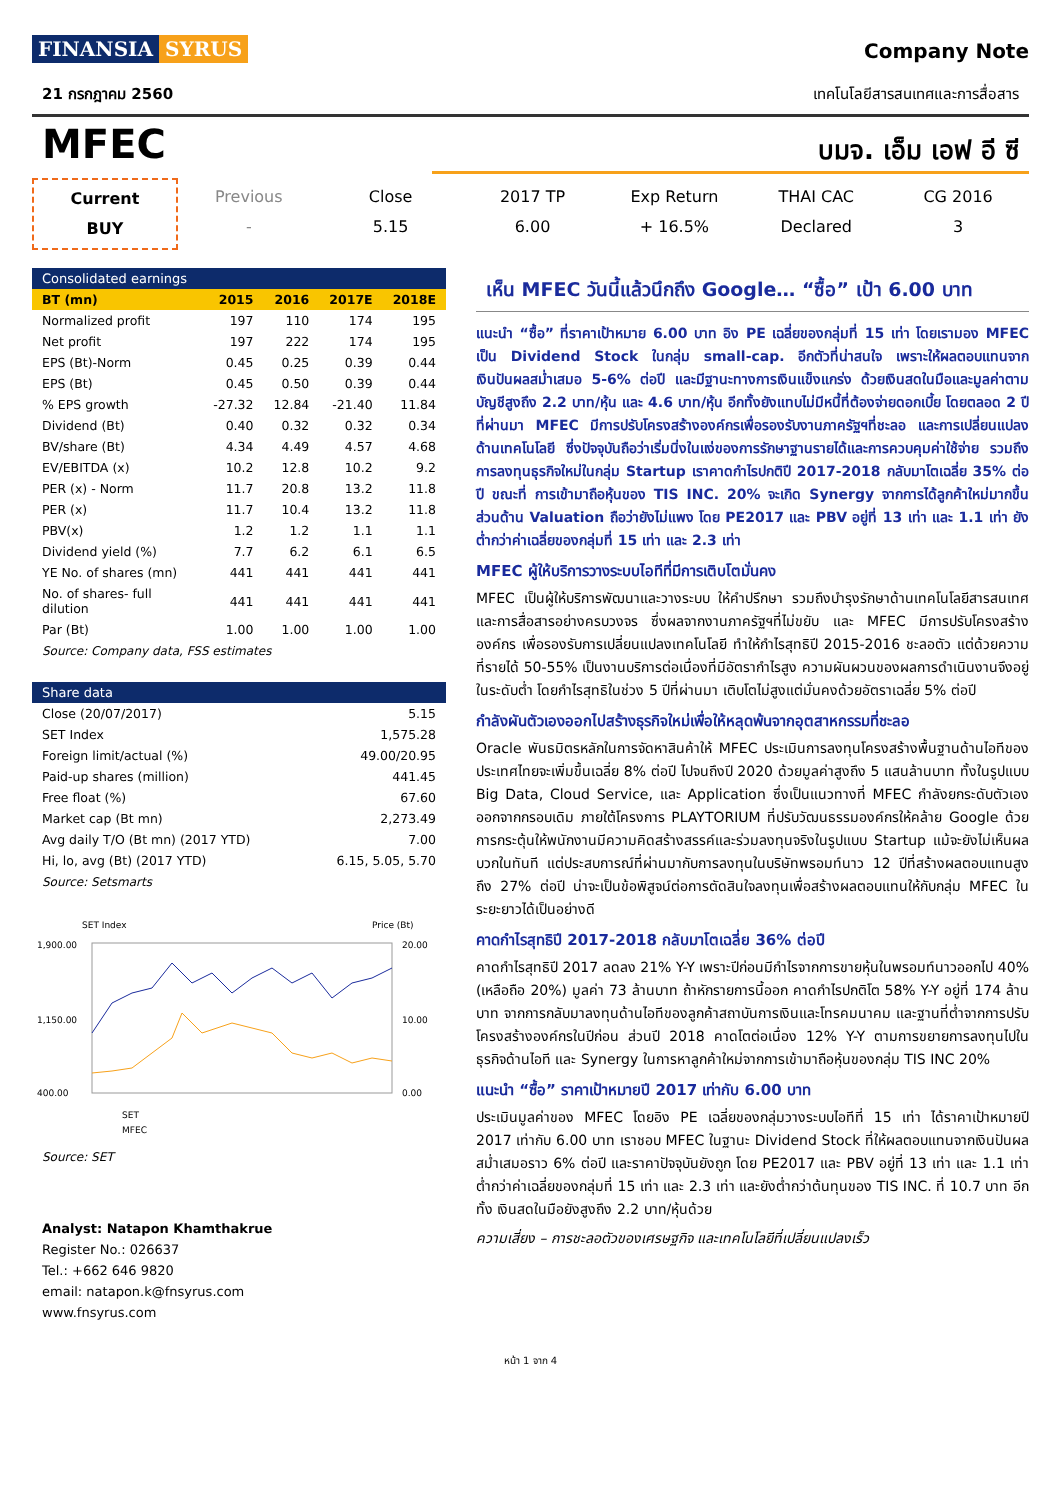FINANSIA SYRUS
Company Note
21 กรกฎาคม 2560 เทคโนโลยีสารสนเทศและการสื่อสาร
MFEC
บมจ. เอ็ม เอฟ อี ซี
Current
BUY
Previous
-
Close
5.15
2017 TP
6.00
Exp Return
+ 16.5%
THAI CAC
Declared
CG 2016
3
Consolidated earnings
| BT (mn) | 2015 | 2016 | 2017E | 2018E |
| --- | --- | --- | --- | --- |
| Normalized profit | 197 | 110 | 174 | 195 |
| Net profit | 197 | 222 | 174 | 195 |
| EPS (Bt)-Norm | 0.45 | 0.25 | 0.39 | 0.44 |
| EPS (Bt) | 0.45 | 0.50 | 0.39 | 0.44 |
| % EPS growth | -27.32 | 12.84 | -21.40 | 11.84 |
| Dividend (Bt) | 0.40 | 0.32 | 0.32 | 0.34 |
| BV/share (Bt) | 4.34 | 4.49 | 4.57 | 4.68 |
| EV/EBITDA (x) | 10.2 | 12.8 | 10.2 | 9.2 |
| PER (x) - Norm | 11.7 | 20.8 | 13.2 | 11.8 |
| PER (x) | 11.7 | 10.4 | 13.2 | 11.8 |
| PBV(x) | 1.2 | 1.2 | 1.1 | 1.1 |
| Dividend yield (%) | 7.7 | 6.2 | 6.1 | 6.5 |
| YE No. of shares (mn) | 441 | 441 | 441 | 441 |
| No. of shares- full dilution | 441 | 441 | 441 | 441 |
| Par (Bt) | 1.00 | 1.00 | 1.00 | 1.00 |
Source: Company data, FSS estimates
Share data
| Close (20/07/2017) | 5.15 |
| SET Index | 1,575.28 |
| Foreign limit/actual (%) | 49.00/20.95 |
| Paid-up shares (million) | 441.45 |
| Free float (%) | 67.60 |
| Market cap (Bt mn) | 2,273.49 |
| Avg daily T/O (Bt mn) (2017 YTD) | 7.00 |
| Hi, lo, avg (Bt) (2017 YTD) | 6.15, 5.05, 5.70 |
Source: Setsmarts
SET Index
Price (Bt)
1,900.00
1,150.00
400.00
20.00
10.00
0.00
SET
MFEC
Source: SET
Analyst: Natapon Khamthakrue
Register No.: 026637
Tel.: +662 646 9820
email: natapon.k@fnsyrus.com
www.fnsyrus.com
เห็น MFEC วันนี้แล้วนึกถึง Google… “ซื้อ” เป้า 6.00 บาท
แนะนำ “ซื้อ” ที่ราคาเป้าหมาย 6.00 บาท อิง PE เฉลี่ยของกลุ่มที่ 15 เท่า โดยเรามอง MFEC เป็น Dividend Stock ในกลุ่ม small-cap. อีกตัวที่น่าสนใจ เพราะให้ผลตอบแทนจากเงินปันผลสม่ำเสมอ 5-6% ต่อปี และมีฐานะทางการเงินแข็งแกร่ง ด้วยเงินสดในมือและมูลค่าตามบัญชีสูงถึง 2.2 บาท/หุ้น และ 4.6 บาท/หุ้น อีกทั้งยังแทบไม่มีหนี้ที่ต้องจ่ายดอกเบี้ย โดยตลอด 2 ปีที่ผ่านมา MFEC มีการปรับโครงสร้างองค์กรเพื่อรองรับงานภาครัฐฯที่ชะลอ และการเปลี่ยนแปลงด้านเทคโนโลยี ซึ่งปัจจุบันถือว่าเริ่มนิ่งในแง่ของการรักษาฐานรายได้และการควบคุมค่าใช้จ่าย รวมถึงการลงทุนธุรกิจใหม่ในกลุ่ม Startup เราคาดกำไรปกติปี 2017-2018 กลับมาโตเฉลี่ย 35% ต่อปี ขณะที่ การเข้ามาถือหุ้นของ TIS INC. 20% จะเกิด Synergy จากการได้ลูกค้าใหม่มากขึ้น ส่วนด้าน Valuation ถือว่ายังไม่แพง โดย PE2017 และ PBV อยู่ที่ 13 เท่า และ 1.1 เท่า ยังต่ำกว่าค่าเฉลี่ยของกลุ่มที่ 15 เท่า และ 2.3 เท่า
MFEC ผู้ให้บริการวางระบบไอทีที่มีการเติบโตมั่นคง
MFEC เป็นผู้ให้บริการพัฒนาและวางระบบ ให้คำปรึกษา รวมถึงบำรุงรักษาด้านเทคโนโลยีสารสนเทศและการสื่อสารอย่างครบวงจร ซึ่งผลจากงานภาครัฐฯที่ไม่ขยับ และ MFEC มีการปรับโครงสร้างองค์กร เพื่อรองรับการเปลี่ยนแปลงเทคโนโลยี ทำให้กำไรสุทธิปี 2015-2016 ชะลอตัว แต่ด้วยความที่รายได้ 50-55% เป็นงานบริการต่อเนื่องที่มีอัตรากำไรสูง ความผันผวนของผลการดำเนินงานจึงอยู่ในระดับต่ำ โดยกำไรสุทธิในช่วง 5 ปีที่ผ่านมา เติบโตไม่สูงแต่มั่นคงด้วยอัตราเฉลี่ย 5% ต่อปี
กำลังผันตัวเองออกไปสร้างธุรกิจใหม่เพื่อให้หลุดพ้นจากอุตสาหกรรมที่ชะลอ
Oracle พันธมิตรหลักในการจัดหาสินค้าให้ MFEC ประเมินการลงทุนโครงสร้างพื้นฐานด้านไอทีของประเทศไทยจะเพิ่มขึ้นเฉลี่ย 8% ต่อปี ไปจนถึงปี 2020 ด้วยมูลค่าสูงถึง 5 แสนล้านบาท ทั้งในรูปแบบ Big Data, Cloud Service, และ Application ซึ่งเป็นแนวทางที่ MFEC กำลังยกระดับตัวเองออกจากกรอบเดิม ภายใต้โครงการ PLAYTORIUM ที่ปรับวัฒนธรรมองค์กรให้คล้าย Google ด้วยการกระตุ้นให้พนักงานมีความคิดสร้างสรรค์และร่วมลงทุนจริงในรูปแบบ Startup แม้จะยังไม่เห็นผลบวกในทันที แต่ประสบการณ์ที่ผ่านมากับการลงทุนในบริษัทพรอมท์นาว 12 ปีที่สร้างผลตอบแทนสูงถึง 27% ต่อปี น่าจะเป็นข้อพิสูจน์ต่อการตัดสินใจลงทุนเพื่อสร้างผลตอบแทนให้กับกลุ่ม MFEC ในระยะยาวได้เป็นอย่างดี
คาดกำไรสุทธิปี 2017-2018 กลับมาโตเฉลี่ย 36% ต่อปี
คาดกำไรสุทธิปี 2017 ลดลง 21% Y-Y เพราะปีก่อนมีกำไรจากการขายหุ้นในพรอมท์นาวออกไป 40% (เหลือถือ 20%) มูลค่า 73 ล้านบาท ถ้าหักรายการนี้ออก คาดกำไรปกติโต 58% Y-Y อยู่ที่ 174 ล้านบาท จากการกลับมาลงทุนด้านไอทีของลูกค้าสถาบันการเงินและโทรคมนาคม และฐานที่ต่ำจากการปรับโครงสร้างองค์กรในปีก่อน ส่วนปี 2018 คาดโตต่อเนื่อง 12% Y-Y ตามการขยายการลงทุนไปในธุรกิจด้านไอที และ Synergy ในการหาลูกค้าใหม่จากการเข้ามาถือหุ้นของกลุ่ม TIS INC 20%
แนะนำ “ซื้อ” ราคาเป้าหมายปี 2017 เท่ากับ 6.00 บาท
ประเมินมูลค่าของ MFEC โดยอิง PE เฉลี่ยของกลุ่มวางระบบไอทีที่ 15 เท่า ได้ราคาเป้าหมายปี 2017 เท่ากับ 6.00 บาท เราชอบ MFEC ในฐานะ Dividend Stock ที่ให้ผลตอบแทนจากเงินปันผลสม่ำเสมอราว 6% ต่อปี และราคาปัจจุบันยังถูก โดย PE2017 และ PBV อยู่ที่ 13 เท่า และ 1.1 เท่า ต่ำกว่าค่าเฉลี่ยของกลุ่มที่ 15 เท่า และ 2.3 เท่า และยังต่ำกว่าต้นทุนของ TIS INC. ที่ 10.7 บาท อีกทั้ง เงินสดในมือยังสูงถึง 2.2 บาท/หุ้นด้วย
ความเสี่ยง – การชะลอตัวของเศรษฐกิจ และเทคโนโลยีที่เปลี่ยนแปลงเร็ว
หน้า 1 จาก 4